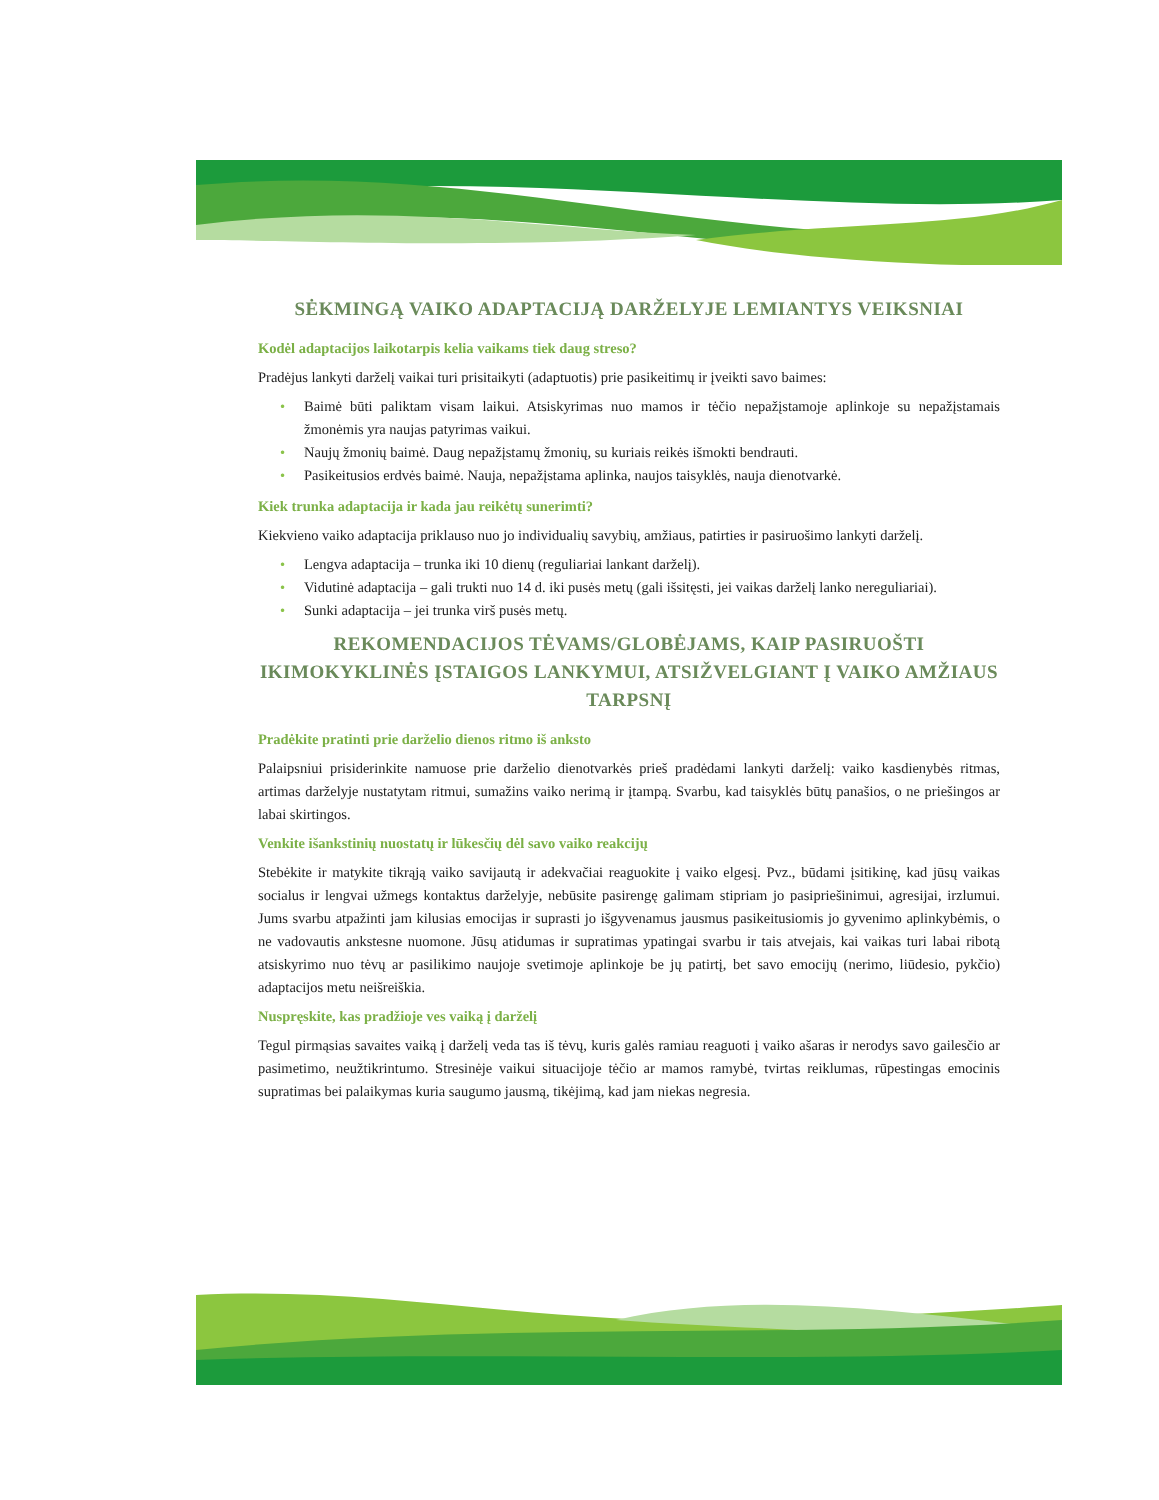SĖKMINGĄ VAIKO ADAPTACIJĄ DARŽELYJE LEMIANTYS VEIKSNIAI
Kodėl adaptacijos laikotarpis kelia vaikams tiek daug streso?
Pradėjus lankyti darželį vaikai turi prisitaikyti (adaptuotis) prie pasikeitimų ir įveikti savo baimes:
• Baimė būti paliktam visam laikui. Atsiskyrimas nuo mamos ir tėčio nepažįstamoje aplinkoje su nepažįstamais žmonėmis yra naujas patyrimas vaikui.
• Naujų žmonių baimė. Daug nepažįstamų žmonių, su kuriais reikės išmokti bendrauti.
• Pasikeitusios erdvės baimė. Nauja, nepažįstama aplinka, naujos taisyklės, nauja dienotvarkė.
Kiek trunka adaptacija ir kada jau reikėtų sunerimti?
Kiekvieno vaiko adaptacija priklauso nuo jo individualių savybių, amžiaus, patirties ir pasiruošimo lankyti darželį.
• Lengva adaptacija – trunka iki 10 dienų (reguliariai lankant darželį).
• Vidutinė adaptacija – gali trukti nuo 14 d. iki pusės metų (gali išsitęsti, jei vaikas darželį lanko nereguliariai).
• Sunki adaptacija – jei trunka virš pusės metų.
REKOMENDACIJOS TĖVAMS/GLOBĖJAMS, KAIP PASIRUOŠTI IKIMOKYKLINĖS ĮSTAIGOS LANKYMUI, ATSIŽVELGIANT Į VAIKO AMŽIAUS TARPSNĮ
Pradėkite pratinti prie darželio dienos ritmo iš anksto
Palaipsniui prisiderinkite namuose prie darželio dienotvarkės prieš pradėdami lankyti darželį: vaiko kasdienybės ritmas, artimas darželyje nustatytam ritmui, sumažins vaiko nerimą ir įtampą. Svarbu, kad taisyklės būtų panašios, o ne priešingos ar labai skirtingos.
Venkite išankstinių nuostatų ir lūkesčių dėl savo vaiko reakcijų
Stebėkite ir matykite tikrąją vaiko savijautą ir adekvačiai reaguokite į vaiko elgesį. Pvz., būdami įsitikinę, kad jūsų vaikas socialus ir lengvai užmegs kontaktus darželyje, nebūsite pasirengę galimam stipriam jo pasipriešinimui, agresijai, irzlumui. Jums svarbu atpažinti jam kilusias emocijas ir suprasti jo išgyvenamus jausmus pasikeitusiomis jo gyvenimo aplinkybėmis, o ne vadovautis ankstesne nuomone. Jūsų atidumas ir supratimas ypatingai svarbu ir tais atvejais, kai vaikas turi labai ribotą atsiskyrimo nuo tėvų ar pasilikimo naujoje svetimoje aplinkoje be jų patirtį, bet savo emocijų (nerimo, liūdesio, pykčio) adaptacijos metu neišreiškia.
Nuspręskite, kas pradžioje ves vaiką į darželį
Tegul pirmąsias savaites vaiką į darželį veda tas iš tėvų, kuris galės ramiau reaguoti į vaiko ašaras ir nerodys savo gailesčio ar pasimetimo, neužtikrintumo. Stresinėje vaikui situacijoje tėčio ar mamos ramybė, tvirtas reiklumas, rūpestingas emocinis supratimas bei palaikymas kuria saugumo jausmą, tikėjimą, kad jam niekas negresia.